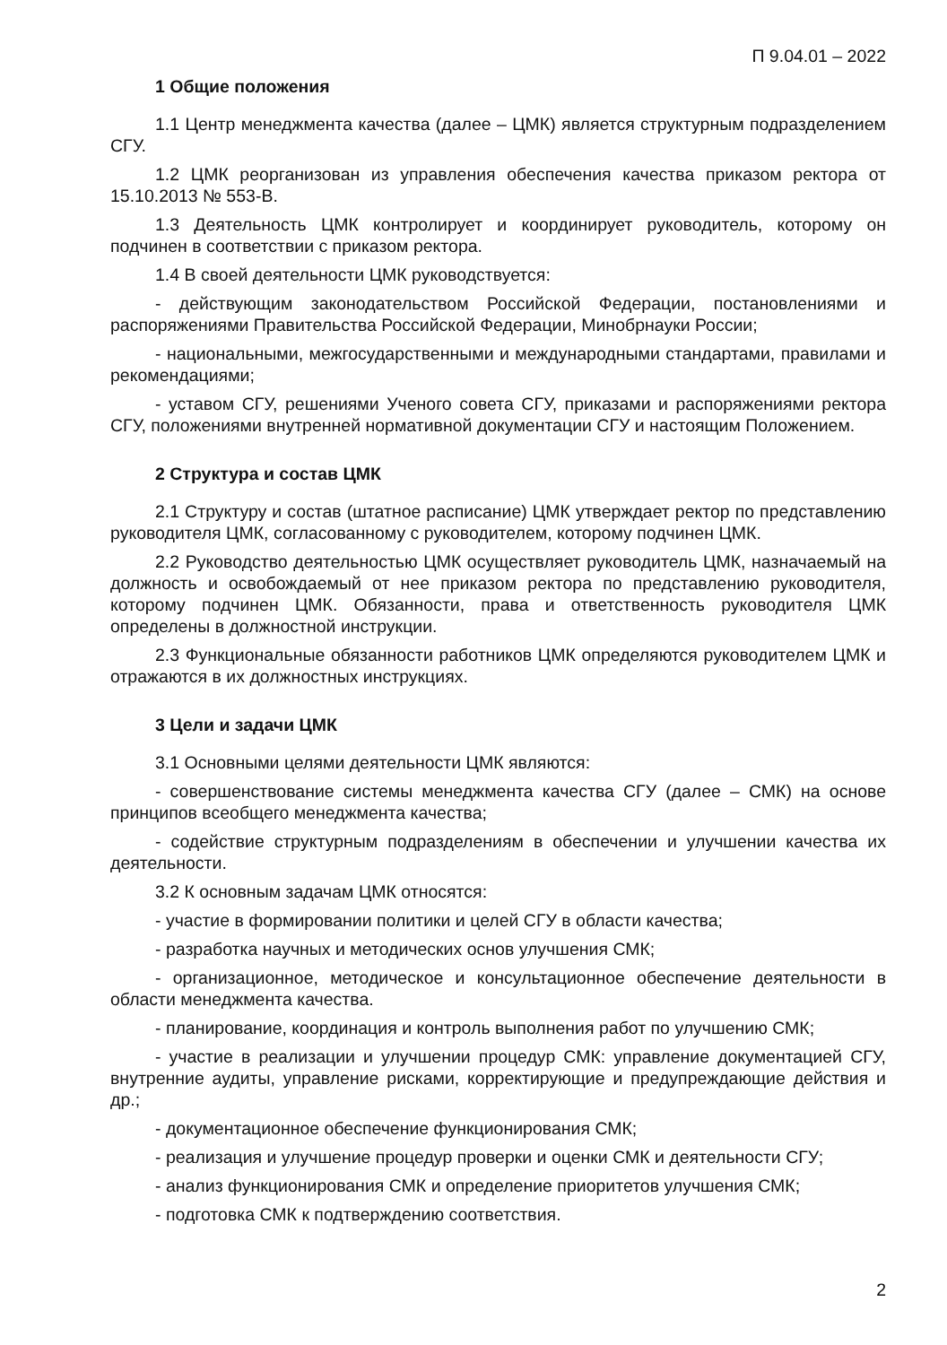П 9.04.01 – 2022
1 Общие положения
1.1 Центр менеджмента качества (далее – ЦМК) является структурным подразделением СГУ.
1.2 ЦМК реорганизован из управления обеспечения качества приказом ректора от 15.10.2013 № 553-В.
1.3 Деятельность ЦМК контролирует и координирует руководитель, которому он подчинен в соответствии с приказом ректора.
1.4 В своей деятельности ЦМК руководствуется:
- действующим законодательством Российской Федерации, постановлениями и распоряжениями Правительства Российской Федерации, Минобрнауки России;
- национальными, межгосударственными и международными стандартами, правилами и рекомендациями;
- уставом СГУ, решениями Ученого совета СГУ, приказами и распоряжениями ректора СГУ, положениями внутренней нормативной документации СГУ и настоящим Положением.
2 Структура и состав ЦМК
2.1 Структуру и состав (штатное расписание) ЦМК утверждает ректор по представлению руководителя ЦМК, согласованному с руководителем, которому подчинен ЦМК.
2.2 Руководство деятельностью ЦМК осуществляет руководитель ЦМК, назначаемый на должность и освобождаемый от нее приказом ректора по представлению руководителя, которому подчинен ЦМК. Обязанности, права и ответственность руководителя ЦМК определены в должностной инструкции.
2.3 Функциональные обязанности работников ЦМК определяются руководителем ЦМК и отражаются в их должностных инструкциях.
3 Цели и задачи ЦМК
3.1 Основными целями деятельности ЦМК являются:
- совершенствование системы менеджмента качества СГУ (далее – СМК) на основе принципов всеобщего менеджмента качества;
- содействие структурным подразделениям в обеспечении и улучшении качества их деятельности.
3.2 К основным задачам ЦМК относятся:
- участие в формировании политики и целей СГУ в области качества;
- разработка научных и методических основ улучшения СМК;
- организационное, методическое и консультационное обеспечение деятельности в области менеджмента качества.
- планирование, координация и контроль выполнения работ по улучшению СМК;
- участие в реализации и улучшении процедур СМК: управление документацией СГУ, внутренние аудиты, управление рисками, корректирующие и предупреждающие действия и др.;
- документационное обеспечение функционирования СМК;
- реализация и улучшение процедур проверки и оценки СМК и деятельности СГУ;
- анализ функционирования СМК и определение приоритетов улучшения СМК;
- подготовка СМК к подтверждению соответствия.
2